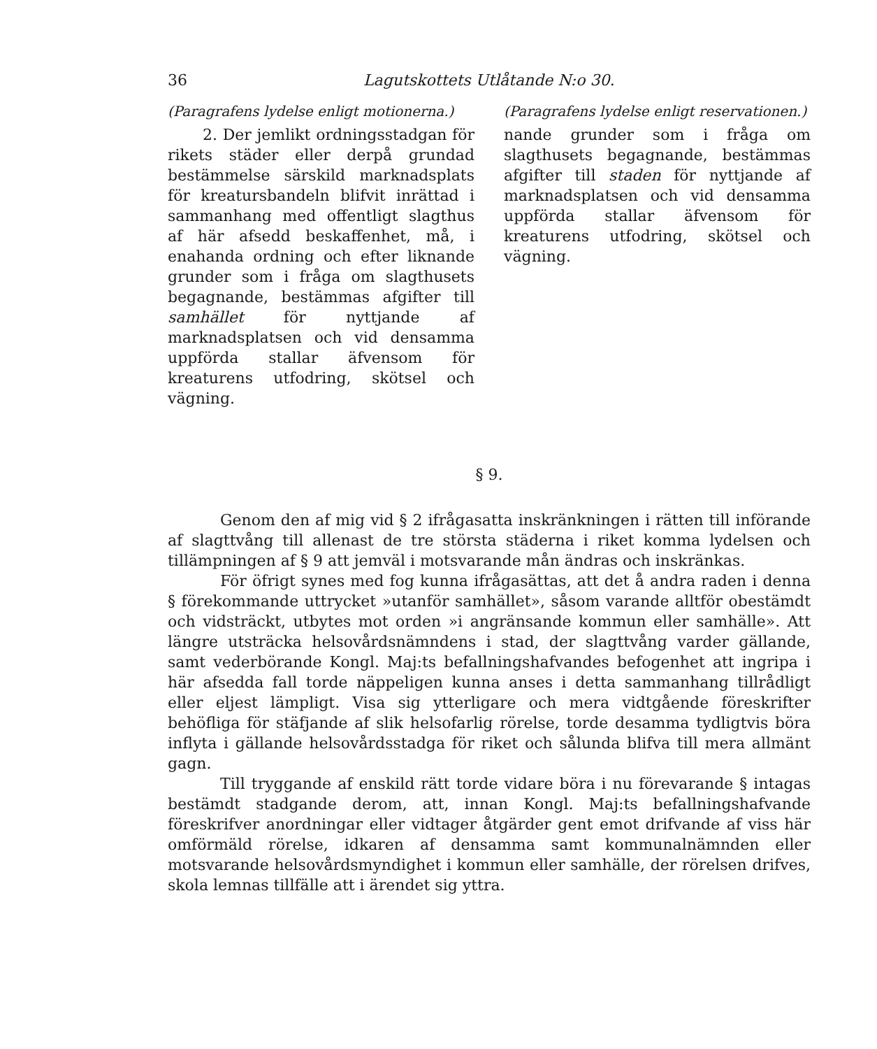36 Lagutskottets Utlåtande N:o 30.
(Paragrafens lydelse enligt motionerna.)
2. Der jemlikt ordningsstadgan för rikets städer eller derpå grundad bestämmelse särskild marknadsplats för kreatursbandeln blifvit inrättad i sammanhang med offentligt slagthus af här afsedd beskaffenhet, må, i enahanda ordning och efter liknande grunder som i fråga om slagthusets begagnande, bestämmas afgifter till samhället för nyttjande af marknadsplatsen och vid densamma uppförda stallar äfvensom för kreaturens utfodring, skötsel och vägning.
(Paragrafens lydelse enligt reservationen.)
nande grunder som i fråga om slagthusets begagnande, bestämmas afgifter till staden för nyttjande af marknadsplatsen och vid densamma uppförda stallar äfvensom för kreaturens utfodring, skötsel och vägning.
§ 9.
Genom den af mig vid § 2 ifrågasatta inskränkningen i rätten till införande af slagttvång till allenast de tre största städerna i riket komma lydelsen och tillämpningen af § 9 att jemväl i motsvarande mån ändras och inskränkas.
För öfrigt synes med fog kunna ifrågasättas, att det å andra raden i denna § förekommande uttrycket »utanför samhället», såsom varande alltför obestämdt och vidsträckt, utbytes mot orden »i angränsande kommun eller samhälle». Att längre utsträcka helsovårdsnämndens i stad, der slagttvång varder gällande, samt vederbörande Kongl. Maj:ts befallningshafvandes befogenhet att ingripa i här afsedda fall torde näppeligen kunna anses i detta sammanhang tillrådligt eller eljest lämpligt. Visa sig ytterligare och mera vidtgående föreskrifter behöfliga för stäfjande af slik helsofarlig rörelse, torde desamma tydligtvis böra inflyta i gällande helsovårdsstadga för riket och sålunda blifva till mera allmänt gagn.
Till tryggande af enskild rätt torde vidare böra i nu förevarande § intagas bestämdt stadgande derom, att, innan Kongl. Maj:ts befallningshafvande föreskrifver anordningar eller vidtager åtgärder gent emot drifvande af viss här omförmäld rörelse, idkaren af densamma samt kommunalnämnden eller motsvarande helsovårdsmyndighet i kommun eller samhälle, der rörelsen drifves, skola lemnas tillfälle att i ärendet sig yttra.